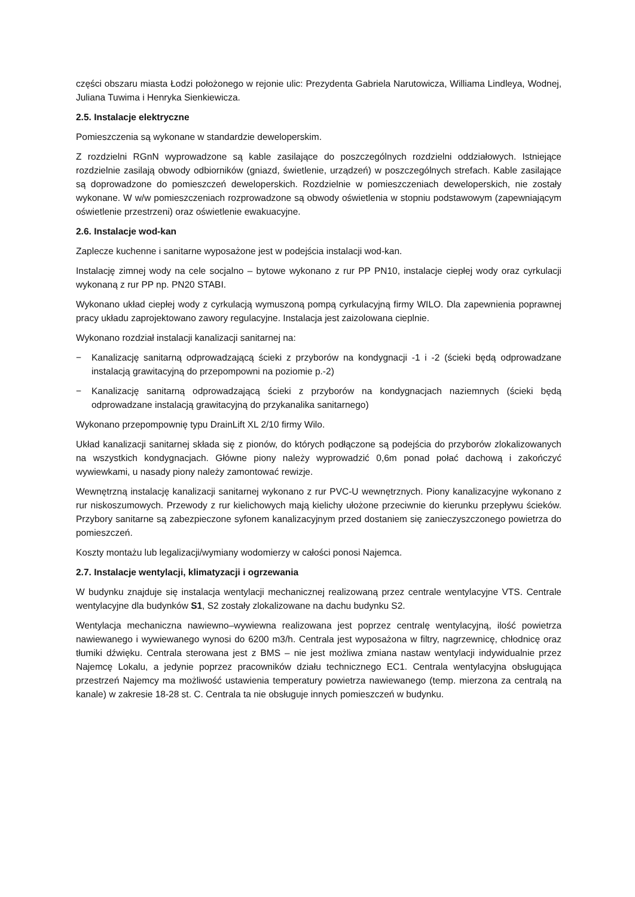części obszaru miasta Łodzi położonego w rejonie ulic: Prezydenta Gabriela Narutowicza, Williama Lindleya, Wodnej, Juliana Tuwima i Henryka Sienkiewicza.
2.5. Instalacje elektryczne
Pomieszczenia są wykonane w standardzie deweloperskim.
Z rozdzielni RGnN wyprowadzone są kable zasilające do poszczególnych rozdzielni oddziałowych. Istniejące rozdzielnie zasilają obwody odbiorników (gniazd, świetlenie, urządzeń) w poszczególnych strefach. Kable zasilające są doprowadzone do pomieszczeń deweloperskich. Rozdzielnie w pomieszczeniach deweloperskich, nie zostały wykonane. W w/w pomieszczeniach rozprowadzone są obwody oświetlenia w stopniu podstawowym (zapewniającym oświetlenie przestrzeni) oraz oświetlenie ewakuacyjne.
2.6. Instalacje wod-kan
Zaplecze kuchenne i sanitarne wyposażone jest w podejścia instalacji wod-kan.
Instalację zimnej wody na cele socjalno – bytowe wykonano z rur PP PN10, instalacje ciepłej wody oraz cyrkulacji wykonaną z rur PP np. PN20 STABI.
Wykonano układ ciepłej wody z cyrkulacją wymuszoną pompą cyrkulacyjną firmy WILO. Dla zapewnienia poprawnej pracy układu zaprojektowano zawory regulacyjne. Instalacja jest zaizolowana cieplnie.
Wykonano rozdział instalacji kanalizacji sanitarnej na:
− Kanalizację sanitarną odprowadzającą ścieki z przyborów na kondygnacji -1 i -2 (ścieki będą odprowadzane instalacją grawitacyjną do przepompowni na poziomie p.-2)
− Kanalizację sanitarną odprowadzającą ścieki z przyborów na kondygnacjach naziemnych (ścieki będą odprowadzane instalacją grawitacyjną do przykanalika sanitarnego)
Wykonano przepompownię typu DrainLift XL 2/10 firmy Wilo.
Układ kanalizacji sanitarnej składa się z pionów, do których podłączone są podejścia do przyborów zlokalizowanych na wszystkich kondygnacjach. Główne piony należy wyprowadzić 0,6m ponad połać dachową i zakończyć wywiewkami, u nasady piony należy zamontować rewizje.
Wewnętrzną instalację kanalizacji sanitarnej wykonano z rur PVC-U wewnętrznych. Piony kanalizacyjne wykonano z rur niskoszumowych. Przewody z rur kielichowych mają kielichy ułożone przeciwnie do kierunku przepływu ścieków. Przybory sanitarne są zabezpieczone syfonem kanalizacyjnym przed dostaniem się zanieczyszczonego powietrza do pomieszczeń.
Koszty montażu lub legalizacji/wymiany wodomierzy w całości ponosi Najemca.
2.7. Instalacje wentylacji, klimatyzacji i ogrzewania
W budynku znajduje się instalacja wentylacji mechanicznej realizowaną przez centrale wentylacyjne VTS. Centrale wentylacyjne dla budynków S1, S2 zostały zlokalizowane na dachu budynku S2.
Wentylacja mechaniczna nawiewno–wywiewna realizowana jest poprzez centralę wentylacyjną, ilość powietrza nawiewanego i wywiewanego wynosi do 6200 m3/h. Centrala jest wyposażona w filtry, nagrzewnicę, chłodnicę oraz tłumiki dźwięku. Centrala sterowana jest z BMS – nie jest możliwa zmiana nastaw wentylacji indywidualnie przez Najemcę Lokalu, a jedynie poprzez pracowników działu technicznego EC1. Centrala wentylacyjna obsługująca przestrzeń Najemcy ma możliwość ustawienia temperatury powietrza nawiewanego (temp. mierzona za centralą na kanale) w zakresie 18-28 st. C. Centrala ta nie obsługuje innych pomieszczeń w budynku.